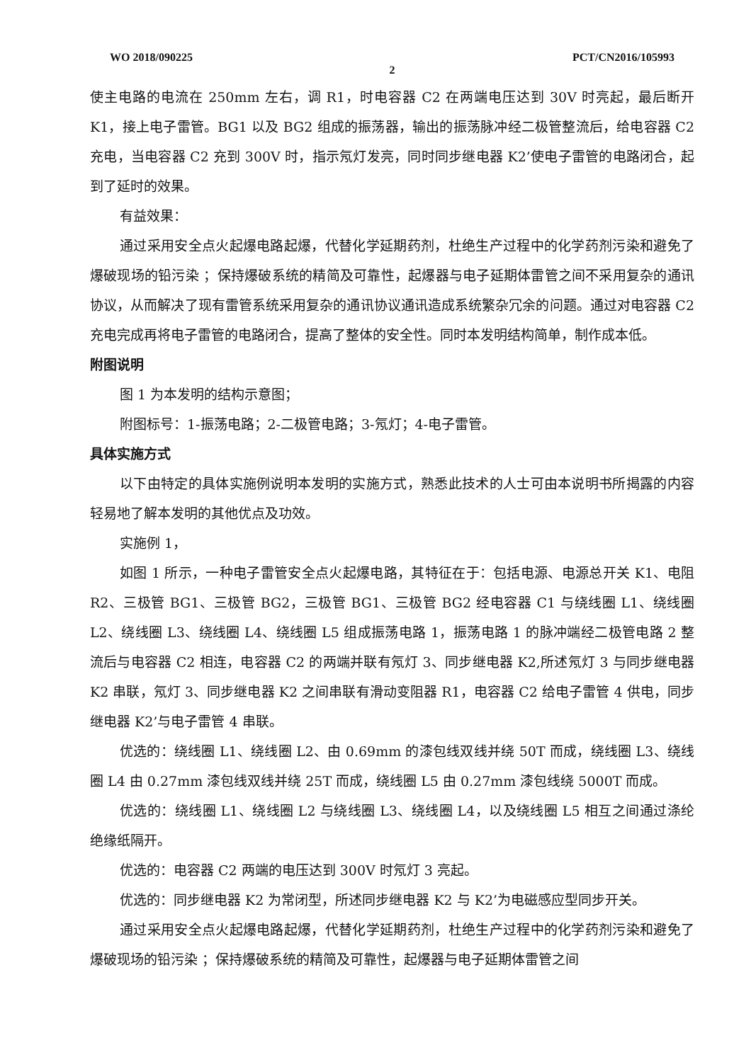WO 2018/090225 PCT/CN2016/105993
2
使主电路的电流在 250mm 左右，调 R1，时电容器 C2 在两端电压达到 30V 时亮起，最后断开 K1，接上电子雷管。BG1 以及 BG2 组成的振荡器，输出的振荡脉冲经二极管整流后，给电容器 C2 充电，当电容器 C2 充到 300V 时，指示氖灯发亮，同时同步继电器 K2’使电子雷管的电路闭合，起到了延时的效果。
有益效果：
通过采用安全点火起爆电路起爆，代替化学延期药剂，杜绝生产过程中的化学药剂污染和避免了爆破现场的铅污染 ；保持爆破系统的精简及可靠性，起爆器与电子延期体雷管之间不采用复杂的通讯协议，从而解决了现有雷管系统采用复杂的通讯协议通讯造成系统繁杂冗余的问题。通过对电容器 C2 充电完成再将电子雷管的电路闭合，提高了整体的安全性。同时本发明结构简单，制作成本低。
附图说明
图 1 为本发明的结构示意图；
附图标号：1-振荡电路；2-二极管电路；3-氖灯；4-电子雷管。
具体实施方式
以下由特定的具体实施例说明本发明的实施方式，熟悉此技术的人士可由本说明书所揭露的内容轻易地了解本发明的其他优点及功效。
实施例 1，
如图 1 所示，一种电子雷管安全点火起爆电路，其特征在于：包括电源、电源总开关 K1、电阻 R2、三极管 BG1、三极管 BG2，三极管 BG1、三极管 BG2 经电容器 C1 与绕线圈 L1、绕线圈 L2、绕线圈 L3、绕线圈 L4、绕线圈 L5 组成振荡电路 1，振荡电路 1 的脉冲端经二极管电路 2 整流后与电容器 C2 相连，电容器 C2 的两端并联有氖灯 3、同步继电器 K2,所述氖灯 3 与同步继电器 K2 串联，氖灯 3、同步继电器 K2 之间串联有滑动变阻器 R1，电容器 C2 给电子雷管 4 供电，同步继电器 K2’与电子雷管 4 串联。
优选的：绕线圈 L1、绕线圈 L2、由 0.69mm 的漆包线双线并绕 50T 而成，绕线圈 L3、绕线圈 L4 由 0.27mm 漆包线双线并绕 25T 而成，绕线圈 L5 由 0.27mm 漆包线绕 5000T 而成。
优选的：绕线圈 L1、绕线圈 L2 与绕线圈 L3、绕线圈 L4，以及绕线圈 L5 相互之间通过涤纶绝缘纸隔开。
优选的：电容器 C2 两端的电压达到 300V 时氖灯 3 亮起。
优选的：同步继电器 K2 为常闭型，所述同步继电器 K2 与 K2’为电磁感应型同步开关。
通过采用安全点火起爆电路起爆，代替化学延期药剂，杜绝生产过程中的化学药剂污染和避免了爆破现场的铅污染 ；保持爆破系统的精简及可靠性，起爆器与电子延期体雷管之间